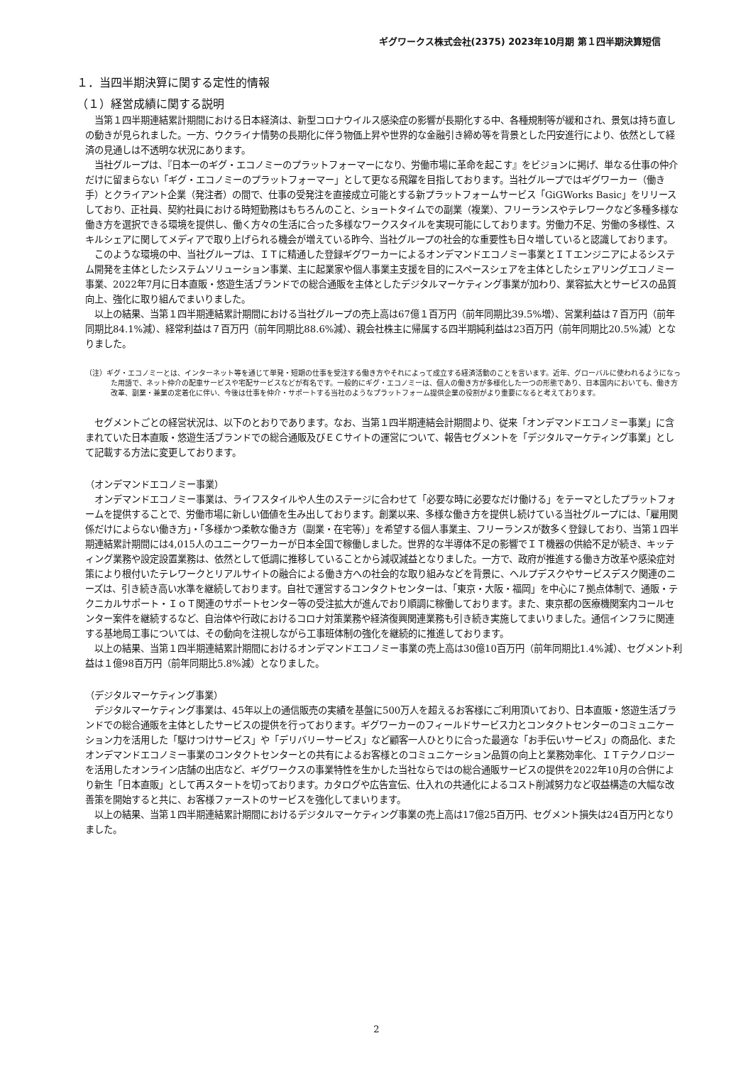ギグワークス株式会社(2375) 2023年10月期 第１四半期決算短信
１．当四半期決算に関する定性的情報
（１）経営成績に関する説明
当第１四半期連結累計期間における日本経済は、新型コロナウイルス感染症の影響が長期化する中、各種規制等が緩和され、景気は持ち直しの動きが見られました。一方、ウクライナ情勢の長期化に伴う物価上昇や世界的な金融引き締め等を背景とした円安進行により、依然として経済の見通しは不透明な状況にあります。
当社グループは、『日本一のギグ・エコノミーのプラットフォーマーになり、労働市場に革命を起こす』をビジョンに掲げ、単なる仕事の仲介だけに留まらない「ギグ・エコノミーのプラットフォーマー」として更なる飛躍を目指しております。当社グループではギグワーカー（働き手）とクライアント企業（発注者）の間で、仕事の受発注を直接成立可能とする新プラットフォームサービス「GiGWorks Basic」をリリースしており、正社員、契約社員における時短勤務はもちろんのこと、ショートタイムでの副業（複業）、フリーランスやテレワークなど多種多様な働き方を選択できる環境を提供し、働く方々の生活に合った多様なワークスタイルを実現可能にしております。労働力不足、労働の多様性、スキルシェアに関してメディアで取り上げられる機会が増えている昨今、当社グループの社会的な重要性も日々増していると認識しております。
このような環境の中、当社グループは、ＩＴに精通した登録ギグワーカーによるオンデマンドエコノミー事業とＩＴエンジニアによるシステム開発を主体としたシステムソリューション事業、主に起業家や個人事業主支援を目的にスペースシェアを主体としたシェアリングエコノミー事業、2022年7月に日本直販・悠遊生活ブランドでの総合通販を主体としたデジタルマーケティング事業が加わり、業容拡大とサービスの品質向上、強化に取り組んでまいりました。
以上の結果、当第１四半期連結累計期間における当社グループの売上高は67億１百万円（前年同期比39.5%増）、営業利益は７百万円（前年同期比84.1%減）、経常利益は７百万円（前年同期比88.6%減）、親会社株主に帰属する四半期純利益は23百万円（前年同期比20.5%減）となりました。
（注）ギグ・エコノミーとは、インターネット等を通じて単発・短期の仕事を受注する働き方やそれによって成立する経済活動のことを言います。近年、グローバルに使われるようになった用語で、ネット仲介の配車サービスや宅配サービスなどが有名です。一般的にギグ・エコノミーは、個人の働き方が多様化した一つの形態であり、日本国内においても、働き方改革、副業・兼業の定着化に伴い、今後は仕事を仲介・サポートする当社のようなプラットフォーム提供企業の役割がより重要になると考えております。
セグメントごとの経営状況は、以下のとおりであります。なお、当第１四半期連結会計期間より、従来「オンデマンドエコノミー事業」に含まれていた日本直販・悠遊生活ブランドでの総合通販及びＥＣサイトの運営について、報告セグメントを「デジタルマーケティング事業」として記載する方法に変更しております。
（オンデマンドエコノミー事業）
オンデマンドエコノミー事業は、ライフスタイルや人生のステージに合わせて「必要な時に必要なだけ働ける」をテーマとしたプラットフォームを提供することで、労働市場に新しい価値を生み出しております。創業以来、多様な働き方を提供し続けている当社グループには、「雇用関係だけによらない働き方」・「多様かつ柔軟な働き方（副業・在宅等）」を希望する個人事業主、フリーランスが数多く登録しており、当第１四半期連結累計期間には4,015人のユニークワーカーが日本全国で稼働しました。世界的な半導体不足の影響でＩＴ機器の供給不足が続き、キッティング業務や設定設置業務は、依然として低調に推移していることから減収減益となりました。一方で、政府が推進する働き方改革や感染症対策により根付いたテレワークとリアルサイトの融合による働き方への社会的な取り組みなどを背景に、ヘルプデスクやサービスデスク関連のニーズは、引き続き高い水準を継続しております。自社で運営するコンタクトセンターは、「東京・大阪・福岡」を中心に７拠点体制で、通販・テクニカルサポート・ＩｏＴ関連のサポートセンター等の受注拡大が進んでおり順調に稼働しております。また、東京都の医療機関案内コールセンター案件を継続するなど、自治体や行政におけるコロナ対策業務や経済復興関連業務も引き続き実施してまいりました。通信インフラに関連する基地局工事については、その動向を注視しながら工事班体制の強化を継続的に推進しております。
以上の結果、当第１四半期連結累計期間におけるオンデマンドエコノミー事業の売上高は30億10百万円（前年同期比1.4%減）、セグメント利益は１億98百万円（前年同期比5.8%減）となりました。
（デジタルマーケティング事業）
デジタルマーケティング事業は、45年以上の通信販売の実績を基盤に500万人を超えるお客様にご利用頂いており、日本直販・悠遊生活ブランドでの総合通販を主体としたサービスの提供を行っております。ギグワーカーのフィールドサービス力とコンタクトセンターのコミュニケーション力を活用した「駆けつけサービス」や「デリバリーサービス」など顧客一人ひとりに合った最適な「お手伝いサービス」の商品化、またオンデマンドエコノミー事業のコンタクトセンターとの共有によるお客様とのコミュニケーション品質の向上と業務効率化、ＩＴテクノロジーを活用したオンライン店舗の出店など、ギグワークスの事業特性を生かした当社ならではの総合通販サービスの提供を2022年10月の合併により新生「日本直販」として再スタートを切っております。カタログや広告宣伝、仕入れの共通化によるコスト削減努力など収益構造の大幅な改善策を開始すると共に、お客様ファーストのサービスを強化してまいります。
以上の結果、当第１四半期連結累計期間におけるデジタルマーケティング事業の売上高は17億25百万円、セグメント損失は24百万円となりました。
2